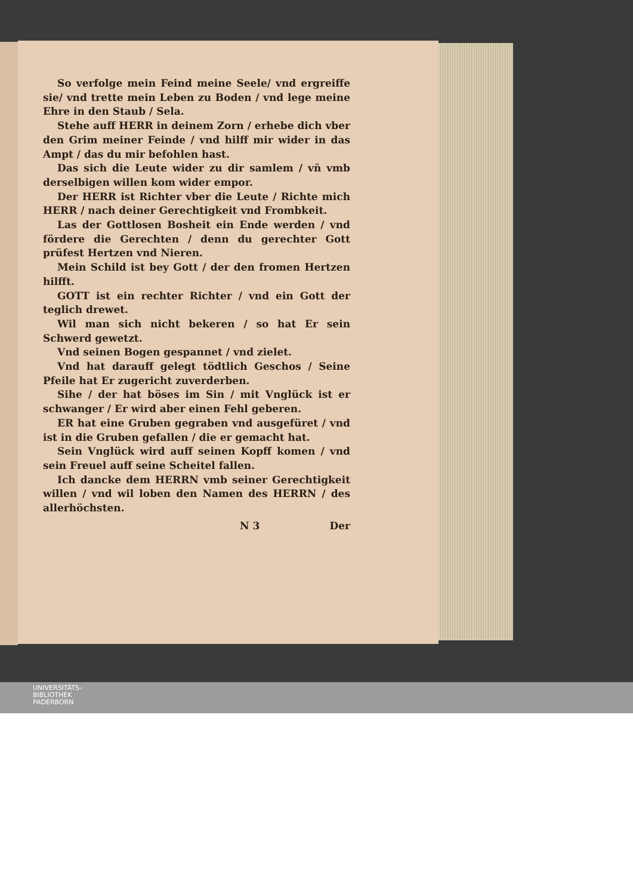So verfolge mein Feind meine Seele/ vnd ergreiffe sie/ vnd trette mein Leben zu Boden / vnd lege meine Ehre in den Staub / Sela.
Stehe auff HERR in deinem Zorn / erhebe dich vber den Grim meiner Feinde / vnd hilff mir wider in das Ampt / das du mir befohlen hast.
Das sich die Leute wider zu dir samlem / vn̄ vmb derselbigen willen kom wider empor.
Der HERR ist Richter vber die Leute / Richte mich HERR / nach deiner Gerechtigkeit vnd Frombkeit.
Las der Gottlosen Bosheit ein Ende werden / vnd fördere die Gerechten / denn du gerechter Gott prüfest Hertzen vnd Nieren.
Mein Schild ist bey Gott / der den fromen Hertzen hilfft.
GOTT ist ein rechter Richter / vnd ein Gott der teglich drewet.
Wil man sich nicht bekeren / so hat Er sein Schwerd gewetzt.
Vnd seinen Bogen gespannet / vnd zielet.
Vnd hat darauff gelegt tödtlich Geschos / Seine Pfeile hat Er zugericht zuverderben.
Sihe / der hat böses im Sin / mit Vnglück ist er schwanger / Er wird aber einen Fehl geberen.
ER hat eine Gruben gegraben vnd ausgefüret / vnd ist in die Gruben gefallen / die er gemacht hat.
Sein Vnglück wird auff seinen Kopff komen / vnd sein Freuel auff seine Scheitel fallen.
Ich dancke dem HERRN vmb seiner Gerechtigkeit willen / vnd wil loben den Namen des HERRN / des allerhöchsten.
N 3 Der
UNIVERSITÄTS-
BIBLIOTHEK
PADERBORN